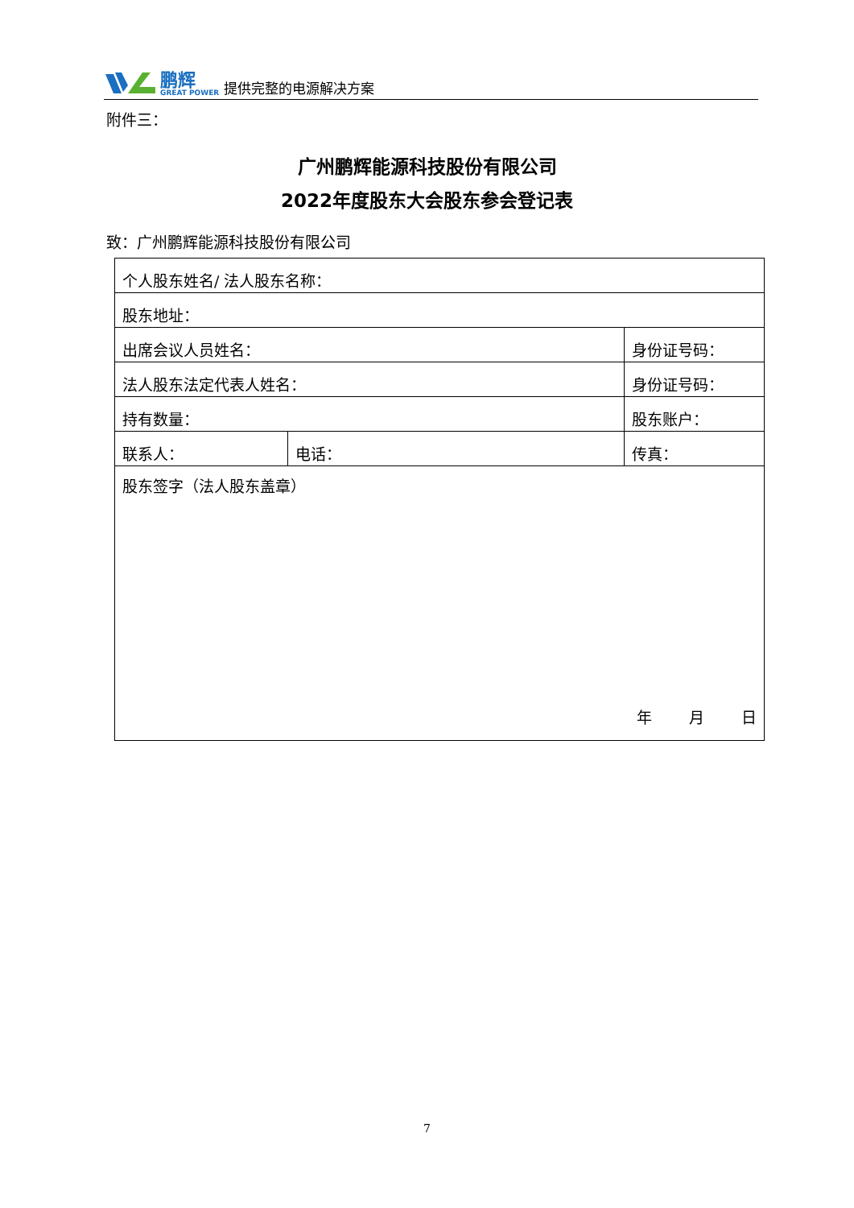鹏辉
GREAT POWER
提供完整的电源解决方案
附件三：
广州鹏辉能源科技股份有限公司
2022年度股东大会股东参会登记表
致：广州鹏辉能源科技股份有限公司
| 个人股东姓名/ 法人股东名称： | | | |
| 股东地址： | | | |
| 出席会议人员姓名： | | 身份证号码： | |
| 法人股东法定代表人姓名： | | 身份证号码： | |
| 持有数量： | | 股东账户： | |
| 联系人： | 电话： | | 传真： |
| 股东签字（法人股东盖章） 年 月 日 | | | |
7